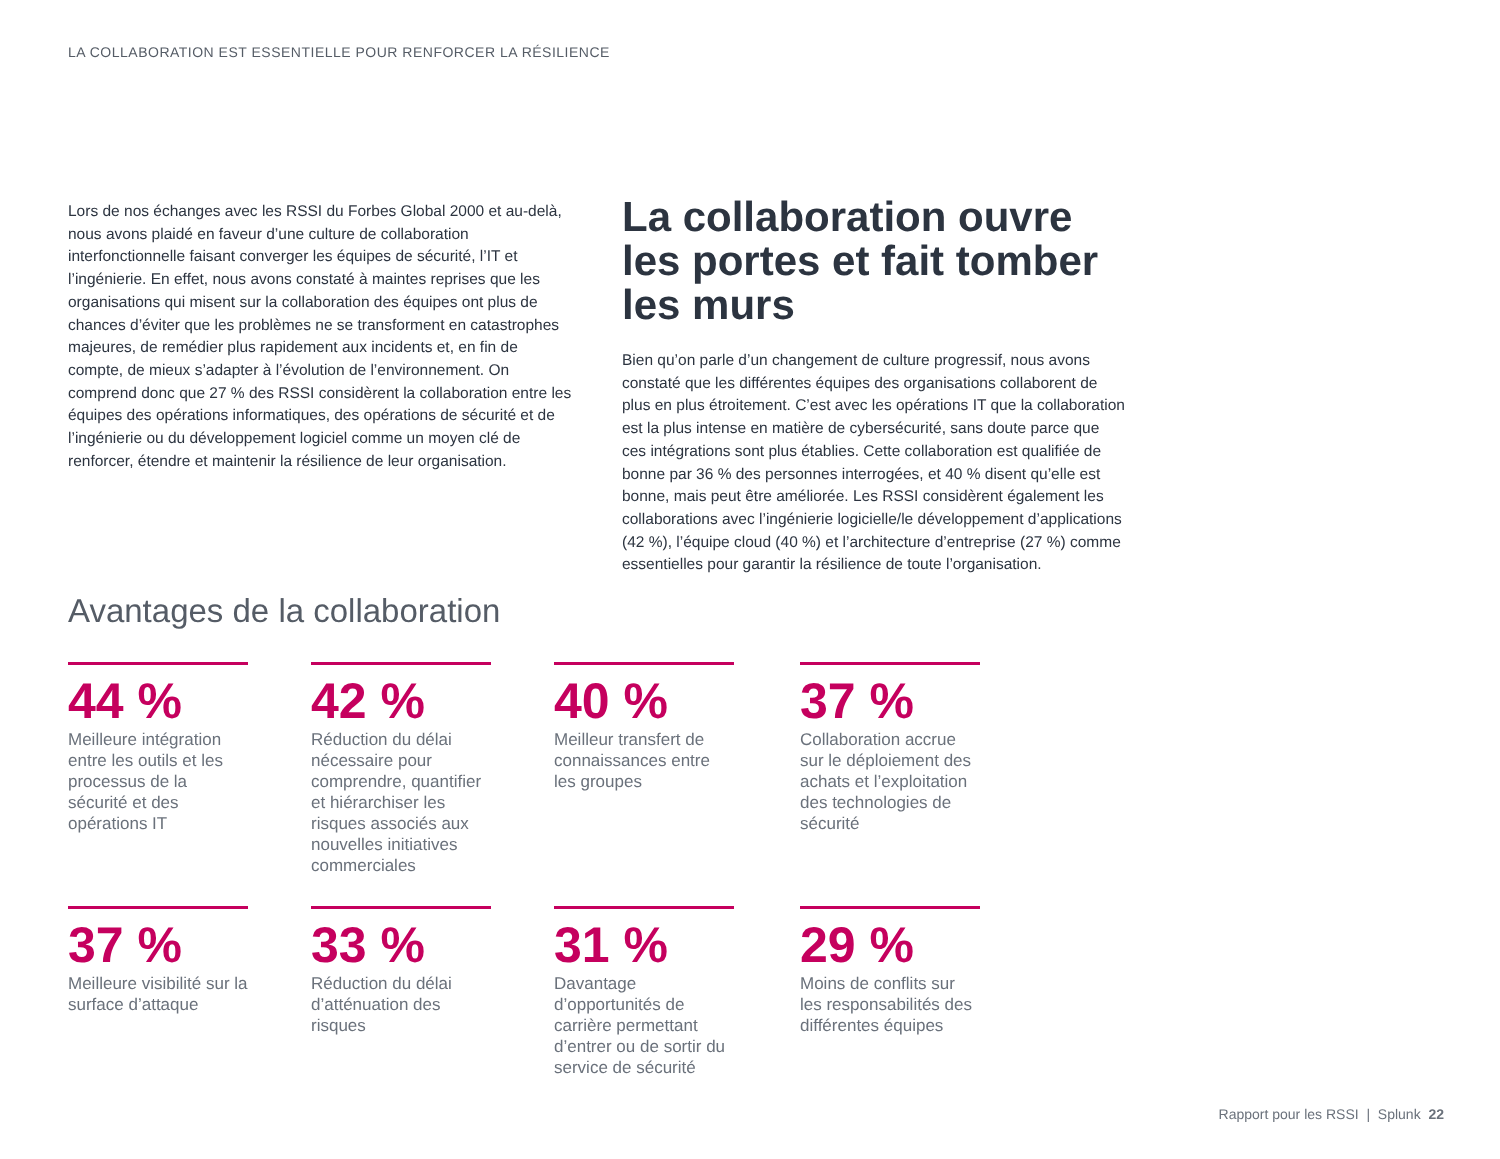LA COLLABORATION EST ESSENTIELLE POUR RENFORCER LA RÉSILIENCE
Lors de nos échanges avec les RSSI du Forbes Global 2000 et au-delà, nous avons plaidé en faveur d’une culture de collaboration interfonctionnelle faisant converger les équipes de sécurité, l’IT et l’ingénierie. En effet, nous avons constaté à maintes reprises que les organisations qui misent sur la collaboration des équipes ont plus de chances d’éviter que les problèmes ne se transforment en catastrophes majeures, de remédier plus rapidement aux incidents et, en fin de compte, de mieux s’adapter à l’évolution de l’environnement. On comprend donc que 27 % des RSSI considèrent la collaboration entre les équipes des opérations informatiques, des opérations de sécurité et de l’ingénierie ou du développement logiciel comme un moyen clé de renforcer, étendre et maintenir la résilience de leur organisation.
La collaboration ouvre les portes et fait tomber les murs
Bien qu’on parle d’un changement de culture progressif, nous avons constaté que les différentes équipes des organisations collaborent de plus en plus étroitement. C’est avec les opérations IT que la collaboration est la plus intense en matière de cybersécurité, sans doute parce que ces intégrations sont plus établies. Cette collaboration est qualifiée de bonne par 36 % des personnes interrogées, et 40 % disent qu’elle est bonne, mais peut être améliorée. Les RSSI considèrent également les collaborations avec l’ingénierie logicielle/le développement d’applications (42 %), l’équipe cloud (40 %) et l’architecture d’entreprise (27 %) comme essentielles pour garantir la résilience de toute l’organisation.
Avantages de la collaboration
44 %
Meilleure intégration entre les outils et les processus de la sécurité et des opérations IT
42 %
Réduction du délai nécessaire pour comprendre, quantifier et hiérarchiser les risques associés aux nouvelles initiatives commerciales
40 %
Meilleur transfert de connaissances entre les groupes
37 %
Collaboration accrue sur le déploiement des achats et l’exploitation des technologies de sécurité
37 %
Meilleure visibilité sur la surface d’attaque
33 %
Réduction du délai d’atténuation des risques
31 %
Davantage d’opportunités de carrière permettant d’entrer ou de sortir du service de sécurité
29 %
Moins de conflits sur les responsabilités des différentes équipes
Rapport pour les RSSI | Splunk 22